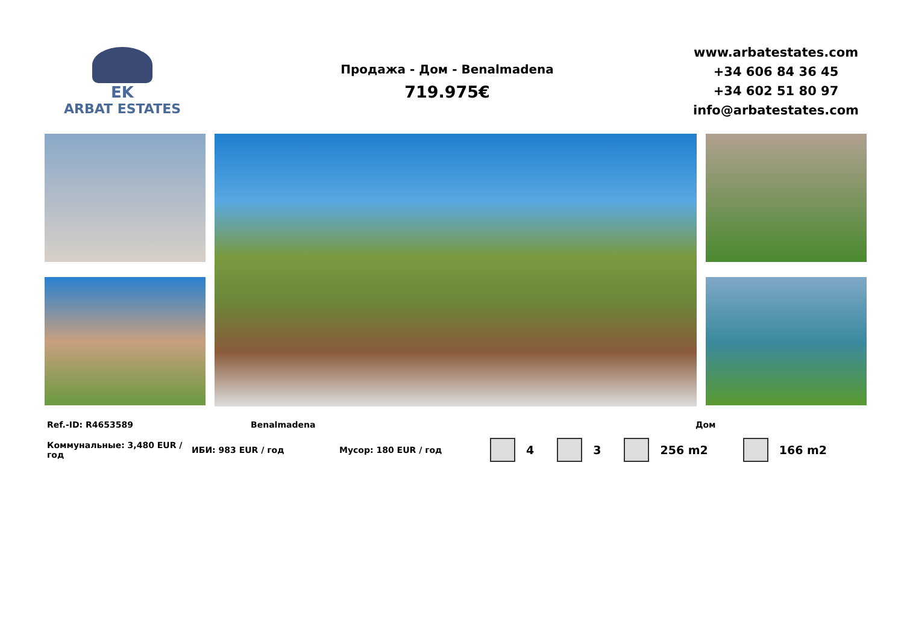EK
ARBAT ESTATES
Продажа - Дом - Benalmadena
719.975€
www.arbatestates.com
+34 606 84 36 45
+34 602 51 80 97
info@arbatestates.com
Ref.-ID: R4653589 Benalmadena Дом
Коммунальные: 3,480 EUR / год
ИБИ: 983 EUR / год Мусор: 180 EUR / год
4 3 256 m2 166 m2